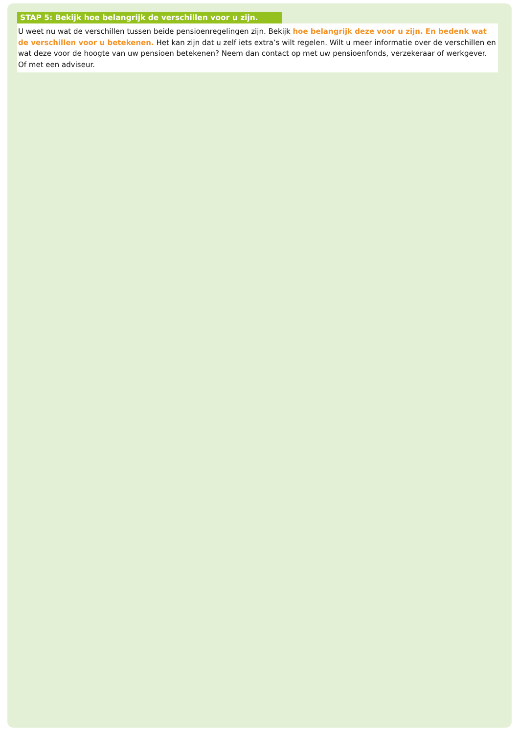STAP 5: Bekijk hoe belangrijk de verschillen voor u zijn.
U weet nu wat de verschillen tussen beide pensioenregelingen zijn. Bekijk hoe belangrijk deze voor u zijn. En bedenk wat de verschillen voor u betekenen. Het kan zijn dat u zelf iets extra’s wilt regelen. Wilt u meer informatie over de verschillen en wat deze voor de hoogte van uw pensioen betekenen? Neem dan contact op met uw pensioenfonds, verzekeraar of werkgever. Of met een adviseur.